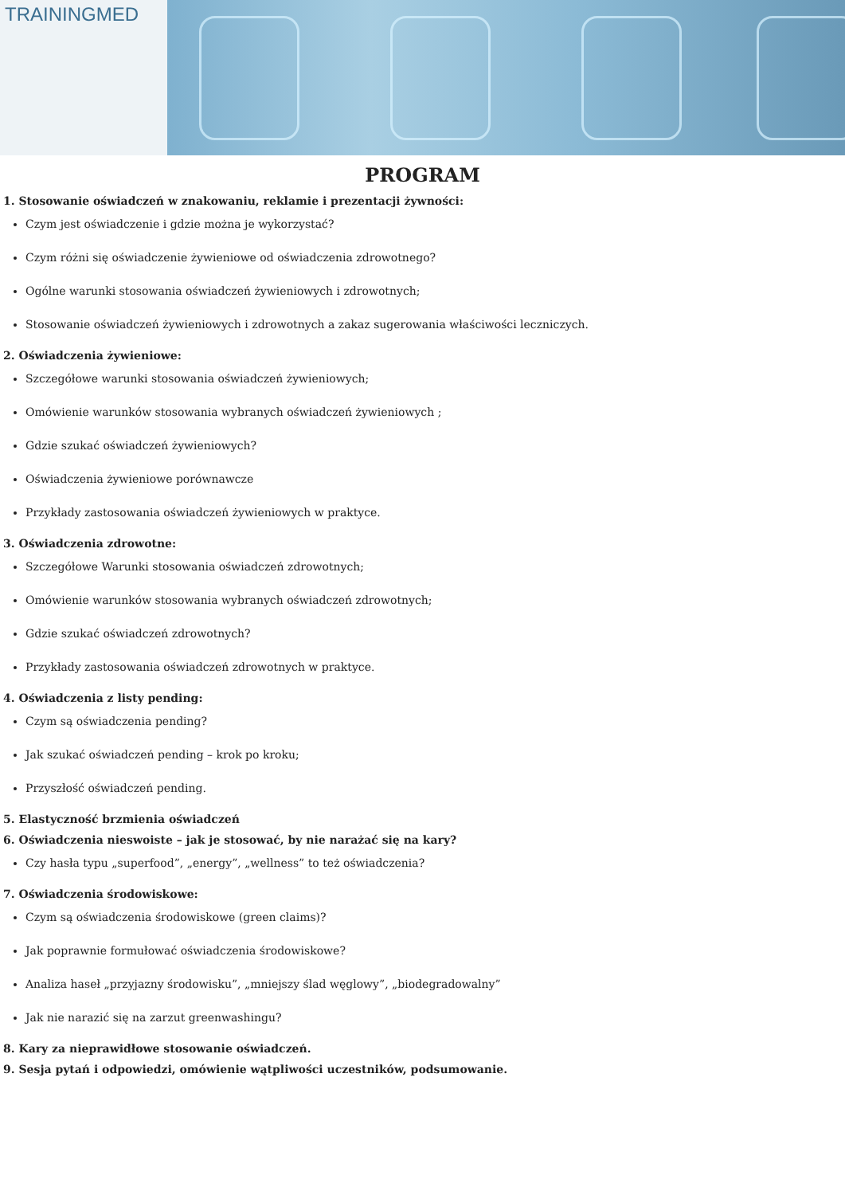TRAININGMED
PROGRAM
1. Stosowanie oświadczeń w znakowaniu, reklamie i prezentacji żywności:
Czym jest oświadczenie i gdzie można je wykorzystać?
Czym różni się oświadczenie żywieniowe od oświadczenia zdrowotnego?
Ogólne warunki stosowania oświadczeń żywieniowych i zdrowotnych;
Stosowanie oświadczeń żywieniowych i zdrowotnych a zakaz sugerowania właściwości leczniczych.
2. Oświadczenia żywieniowe:
Szczegółowe warunki stosowania oświadczeń żywieniowych;
Omówienie warunków stosowania wybranych oświadczeń żywieniowych ;
Gdzie szukać oświadczeń żywieniowych?
Oświadczenia żywieniowe porównawcze
Przykłady zastosowania oświadczeń żywieniowych w praktyce.
3. Oświadczenia zdrowotne:
Szczegółowe Warunki stosowania oświadczeń zdrowotnych;
Omówienie warunków stosowania wybranych oświadczeń zdrowotnych;
Gdzie szukać oświadczeń zdrowotnych?
Przykłady zastosowania oświadczeń zdrowotnych w praktyce.
4. Oświadczenia z listy pending:
Czym są oświadczenia pending?
Jak szukać oświadczeń pending – krok po kroku;
Przyszłość oświadczeń pending.
5. Elastyczność brzmienia oświadczeń
6. Oświadczenia nieswoiste – jak je stosować, by nie narażać się na kary?
Czy hasła typu „superfood”, „energy”, „wellness” to też oświadczenia?
7. Oświadczenia środowiskowe:
Czym są oświadczenia środowiskowe (green claims)?
Jak poprawnie formułować oświadczenia środowiskowe?
Analiza haseł „przyjazny środowisku”, „mniejszy ślad węglowy”, „biodegradowalny”
Jak nie narazić się na zarzut greenwashingu?
8. Kary za nieprawidłowe stosowanie oświadczeń.
9. Sesja pytań i odpowiedzi, omówienie wątpliwości uczestników, podsumowanie.